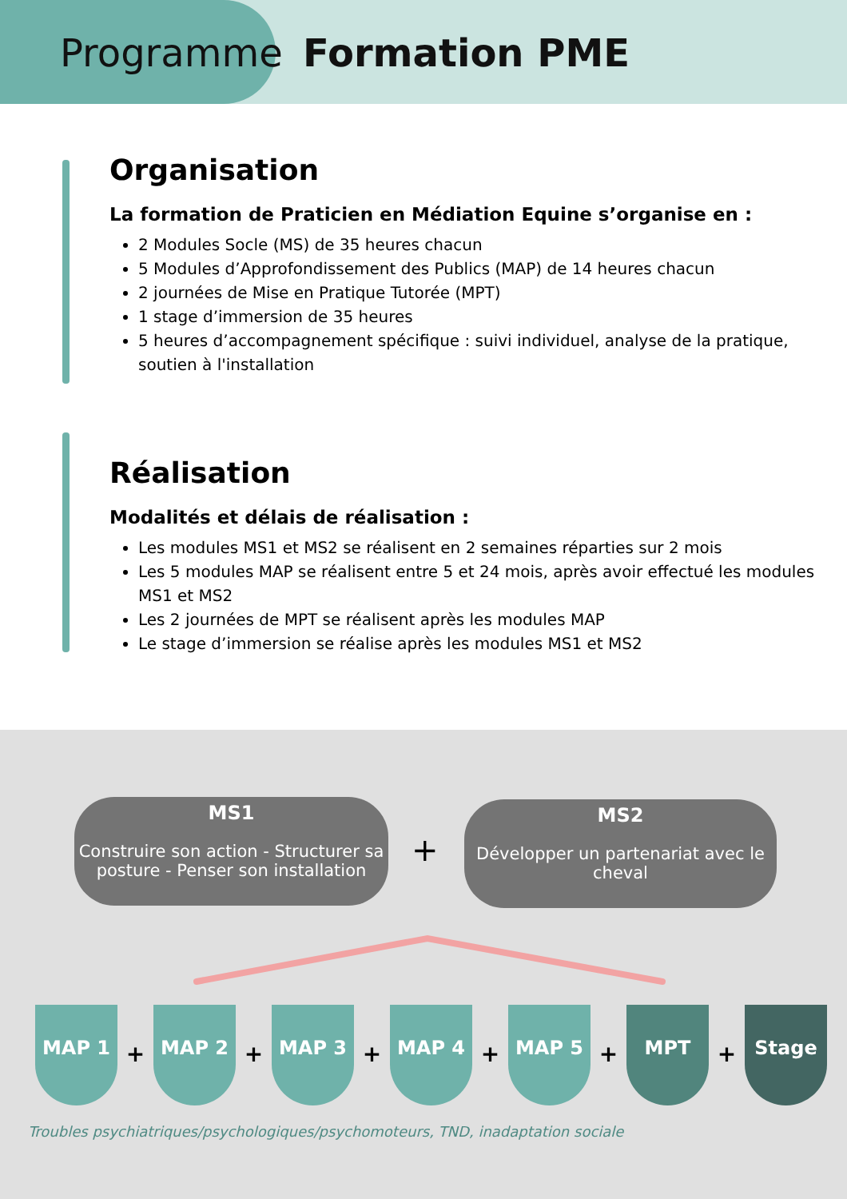Programme Formation PME
Organisation
La formation de Praticien en Médiation Equine s’organise en :
2 Modules Socle (MS) de 35 heures chacun
5 Modules d’Approfondissement des Publics (MAP) de 14 heures chacun
2 journées de Mise en Pratique Tutorée (MPT)
1 stage d’immersion de 35 heures
5 heures d’accompagnement spécifique : suivi individuel, analyse de la pratique, soutien à l'installation
Réalisation
Modalités et délais de réalisation :
Les modules MS1 et MS2 se réalisent en 2 semaines réparties sur 2 mois
Les 5 modules MAP se réalisent entre 5 et 24 mois, après avoir effectué les modules MS1 et MS2
Les 2 journées de MPT se réalisent après les modules MAP
Le stage d’immersion se réalise après les modules MS1 et MS2
MS1
Construire son action - Structurer sa posture - Penser son installation
+
MS2
Développer un partenariat avec le cheval
MAP 1
+
MAP 2
+
MAP 3
+
MAP 4
+
MAP 5
+
MPT
+
Stage
Troubles psychiatriques/psychologiques/psychomoteurs, TND, inadaptation sociale